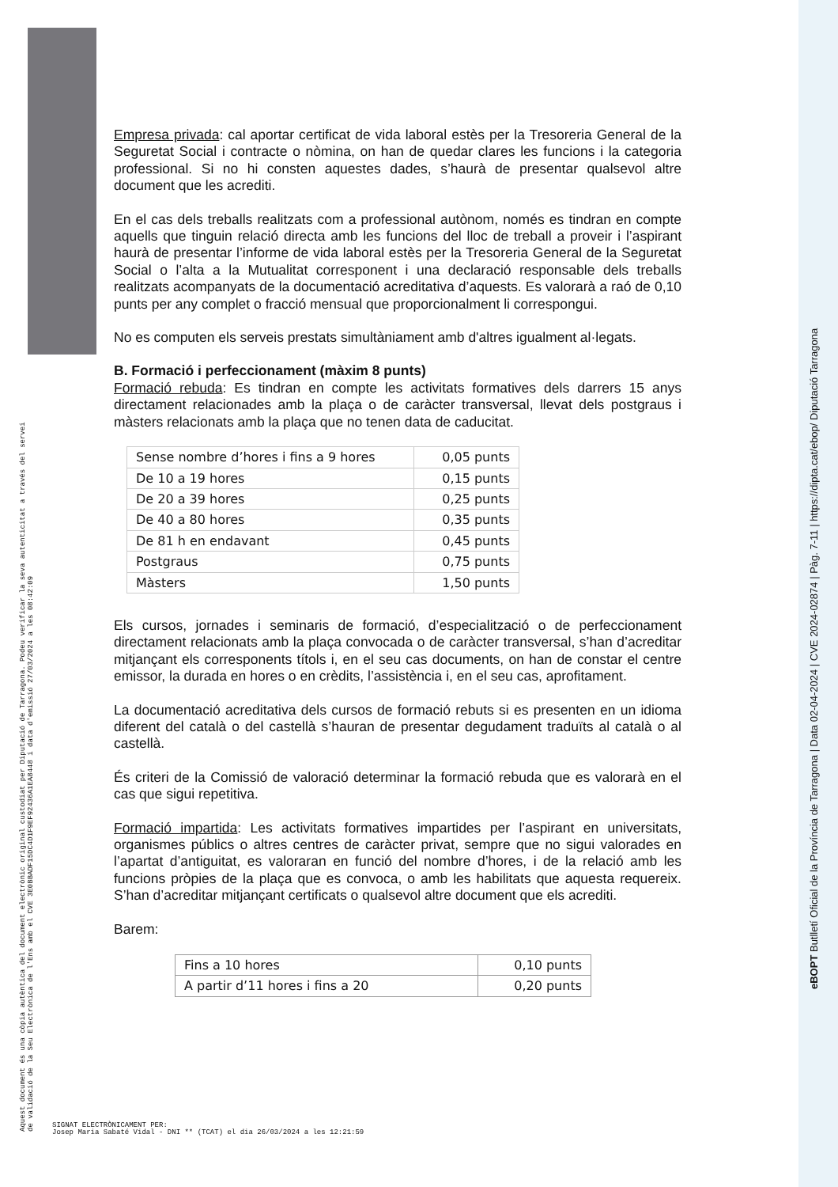Empresa privada: cal aportar certificat de vida laboral estès per la Tresoreria General de la Seguretat Social i contracte o nòmina, on han de quedar clares les funcions i la categoria professional. Si no hi consten aquestes dades, s’haurà de presentar qualsevol altre document que les acrediti.
En el cas dels treballs realitzats com a professional autònom, només es tindran en compte aquells que tinguin relació directa amb les funcions del lloc de treball a proveir i l’aspirant haurà de presentar l’informe de vida laboral estès per la Tresoreria General de la Seguretat Social o l’alta a la Mutualitat corresponent i una declaració responsable dels treballs realitzats acompanyats de la documentació acreditativa d’aquests. Es valorarà a raó de 0,10 punts per any complet o fracció mensual que proporcionalment li correspongui.
No es computen els serveis prestats simultàniament amb d'altres igualment al·legats.
B. Formació i perfeccionament (màxim 8 punts)
Formació rebuda: Es tindran en compte les activitats formatives dels darrers 15 anys directament relacionades amb la plaça o de caràcter transversal, llevat dels postgraus i màsters relacionats amb la plaça que no tenen data de caducitat.
| Sense nombre d’hores i fins a 9 hores | 0,05 punts |
| De 10 a 19 hores | 0,15 punts |
| De 20 a 39 hores | 0,25 punts |
| De 40 a 80 hores | 0,35 punts |
| De 81 h en endavant | 0,45 punts |
| Postgraus | 0,75 punts |
| Màsters | 1,50 punts |
Els cursos, jornades i seminaris de formació, d’especialització o de perfeccionament directament relacionats amb la plaça convocada o de caràcter transversal, s’han d’acreditar mitjançant els corresponents títols i, en el seu cas documents, on han de constar el centre emissor, la durada en hores o en crèdits, l’assistència i, en el seu cas, aprofitament.
La documentació acreditativa dels cursos de formació rebuts si es presenten en un idioma diferent del català o del castellà s’hauran de presentar degudament traduïts al català o al castellà.
És criteri de la Comissió de valoració determinar la formació rebuda que es valorarà en el cas que sigui repetitiva.
Formació impartida: Les activitats formatives impartides per l’aspirant en universitats, organismes públics o altres centres de caràcter privat, sempre que no sigui valorades en l’apartat d’antiguitat, es valoraran en funció del nombre d’hores, i de la relació amb les funcions pròpies de la plaça que es convoca, o amb les habilitats que aquesta requereix. S’han d’acreditar mitjançant certificats o qualsevol altre document que els acrediti.
Barem:
| Fins a 10 hores | 0,10 punts |
| A partir d’11 hores i fins a 20 | 0,20 punts |
Aquest document és una còpia autèntica del document electrònic original custodiat per Diputació de Tarragona. Podeu verificar la seva autenticitat a través del servei de validació de la Seu Electrònica de l'Ens amb el CVE 3E0BBADF15DC4D1F9EF92436A1EA8448 i data d'emissió 27/03/2024 a les 08:42:09
eBOPT Butlletí Oficial de la Província de Tarragona | Data 02-04-2024 | CVE 2024-02874 | Pàg. 7-11 | https://dipta.cat/ebop/ Diputació Tarragona
SIGNAT ELECTRÒNICAMENT PER:
Josep Maria Sabaté Vidal - DNI ** (TCAT) el dia 26/03/2024 a les 12:21:59